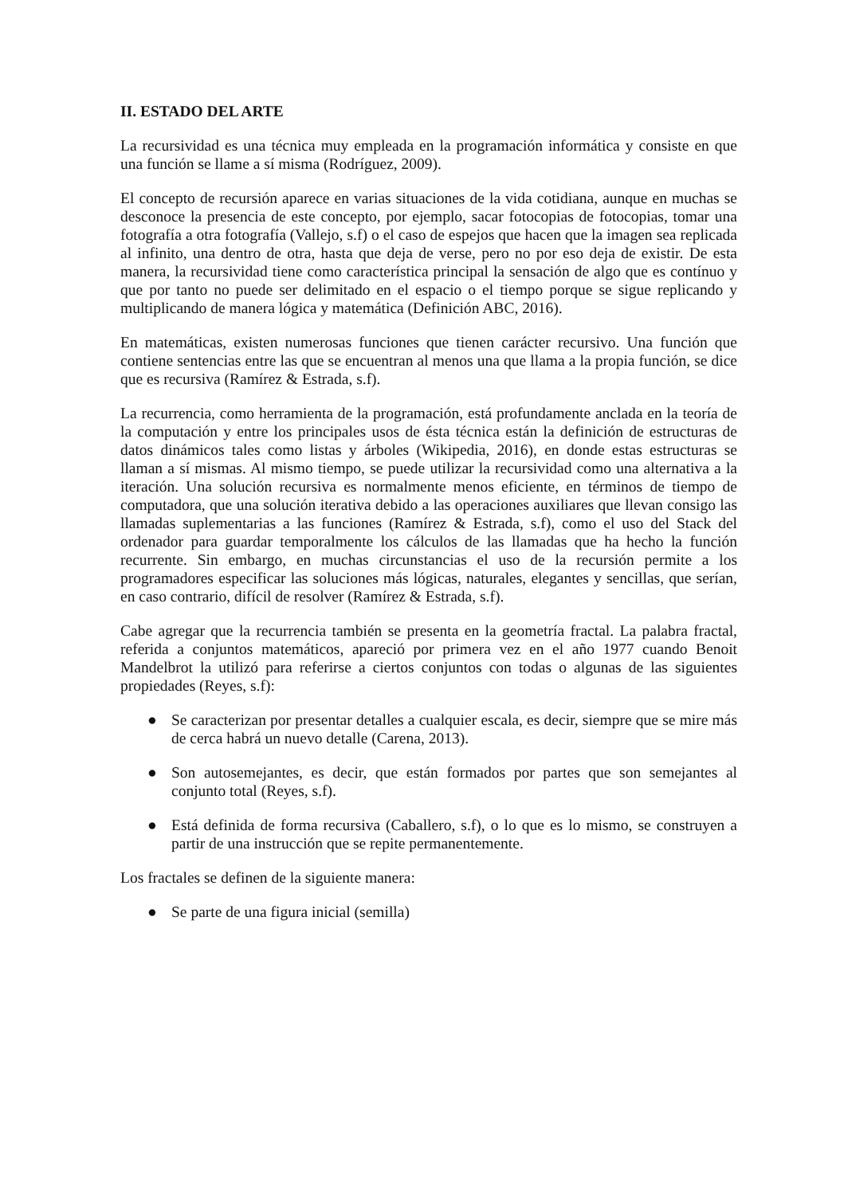II. ESTADO DEL ARTE
La recursividad es una técnica muy empleada en la programación informática y consiste en que una función se llame a sí misma (Rodríguez, 2009).
El concepto de recursión aparece en varias situaciones de la vida cotidiana, aunque en muchas se desconoce la presencia de este concepto, por ejemplo, sacar fotocopias de fotocopias, tomar una fotografía a otra fotografía (Vallejo, s.f) o el caso de espejos que hacen que la imagen sea replicada al infinito, una dentro de otra, hasta que deja de verse, pero no por eso deja de existir. De esta manera, la recursividad tiene como característica principal la sensación de algo que es contínuo y que por tanto no puede ser delimitado en el espacio o el tiempo porque se sigue replicando y multiplicando de manera lógica y matemática (Definición ABC, 2016).
En matemáticas, existen numerosas funciones que tienen carácter recursivo. Una función que contiene sentencias entre las que se encuentran al menos una que llama a la propia función, se dice que es recursiva (Ramírez & Estrada, s.f).
La recurrencia, como herramienta de la programación, está profundamente anclada en la teoría de la computación y entre los principales usos de ésta técnica están la definición de estructuras de datos dinámicos tales como listas y árboles (Wikipedia, 2016), en donde estas estructuras se llaman a sí mismas. Al mismo tiempo, se puede utilizar la recursividad como una alternativa a la iteración. Una solución recursiva es normalmente menos eficiente, en términos de tiempo de computadora, que una solución iterativa debido a las operaciones auxiliares que llevan consigo las llamadas suplementarias a las funciones (Ramírez & Estrada, s.f), como el uso del Stack del ordenador para guardar temporalmente los cálculos de las llamadas que ha hecho la función recurrente. Sin embargo, en muchas circunstancias el uso de la recursión permite a los programadores especificar las soluciones más lógicas, naturales, elegantes y sencillas, que serían, en caso contrario, difícil de resolver (Ramírez & Estrada, s.f).
Cabe agregar que la recurrencia también se presenta en la geometría fractal. La palabra fractal, referida a conjuntos matemáticos, apareció por primera vez en el año 1977 cuando Benoit Mandelbrot la utilizó para referirse a ciertos conjuntos con todas o algunas de las siguientes propiedades (Reyes, s.f):
● Se caracterizan por presentar detalles a cualquier escala, es decir, siempre que se mire más de cerca habrá un nuevo detalle (Carena, 2013).
● Son autosemejantes, es decir, que están formados por partes que son semejantes al conjunto total (Reyes, s.f).
● Está definida de forma recursiva (Caballero, s.f), o lo que es lo mismo, se construyen a partir de una instrucción que se repite permanentemente.
Los fractales se definen de la siguiente manera:
● Se parte de una figura inicial (semilla)